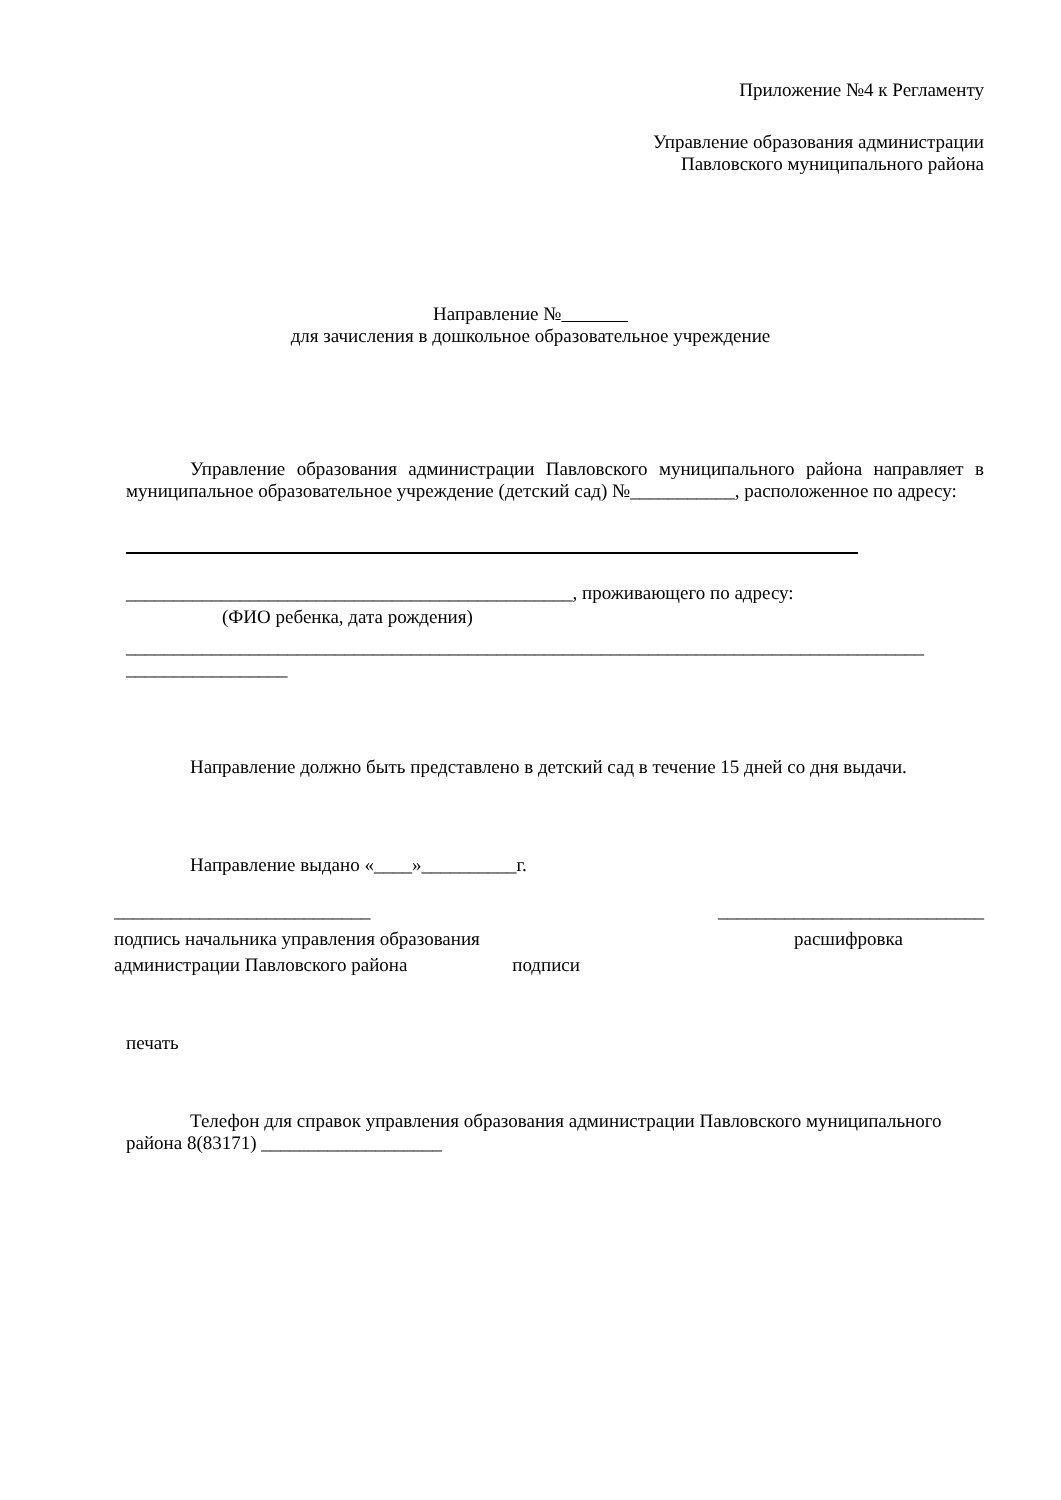Приложение №4 к Регламенту
Управление образования администрации
Павловского муниципального района
Направление №
для зачисления в дошкольное образовательное учреждение
Управление образования администрации Павловского муниципального района направляет в муниципальное образовательное учреждение (детский сад) №___________, расположенное по адресу:
_______________________________________________, проживающего по адресу:
(ФИО ребенка, дата рождения)
____________________________________________________________________________________
_________________
Направление должно быть представлено в детский сад в течение 15 дней со дня выдачи.
Направление выдано «____»__________г.
___________________________ ____________________________
подпись начальника управления образования
расшифровка
администрации Павловского района подписи
печать
Телефон для справок управления образования администрации Павловского муниципального района 8(83171) ___________________